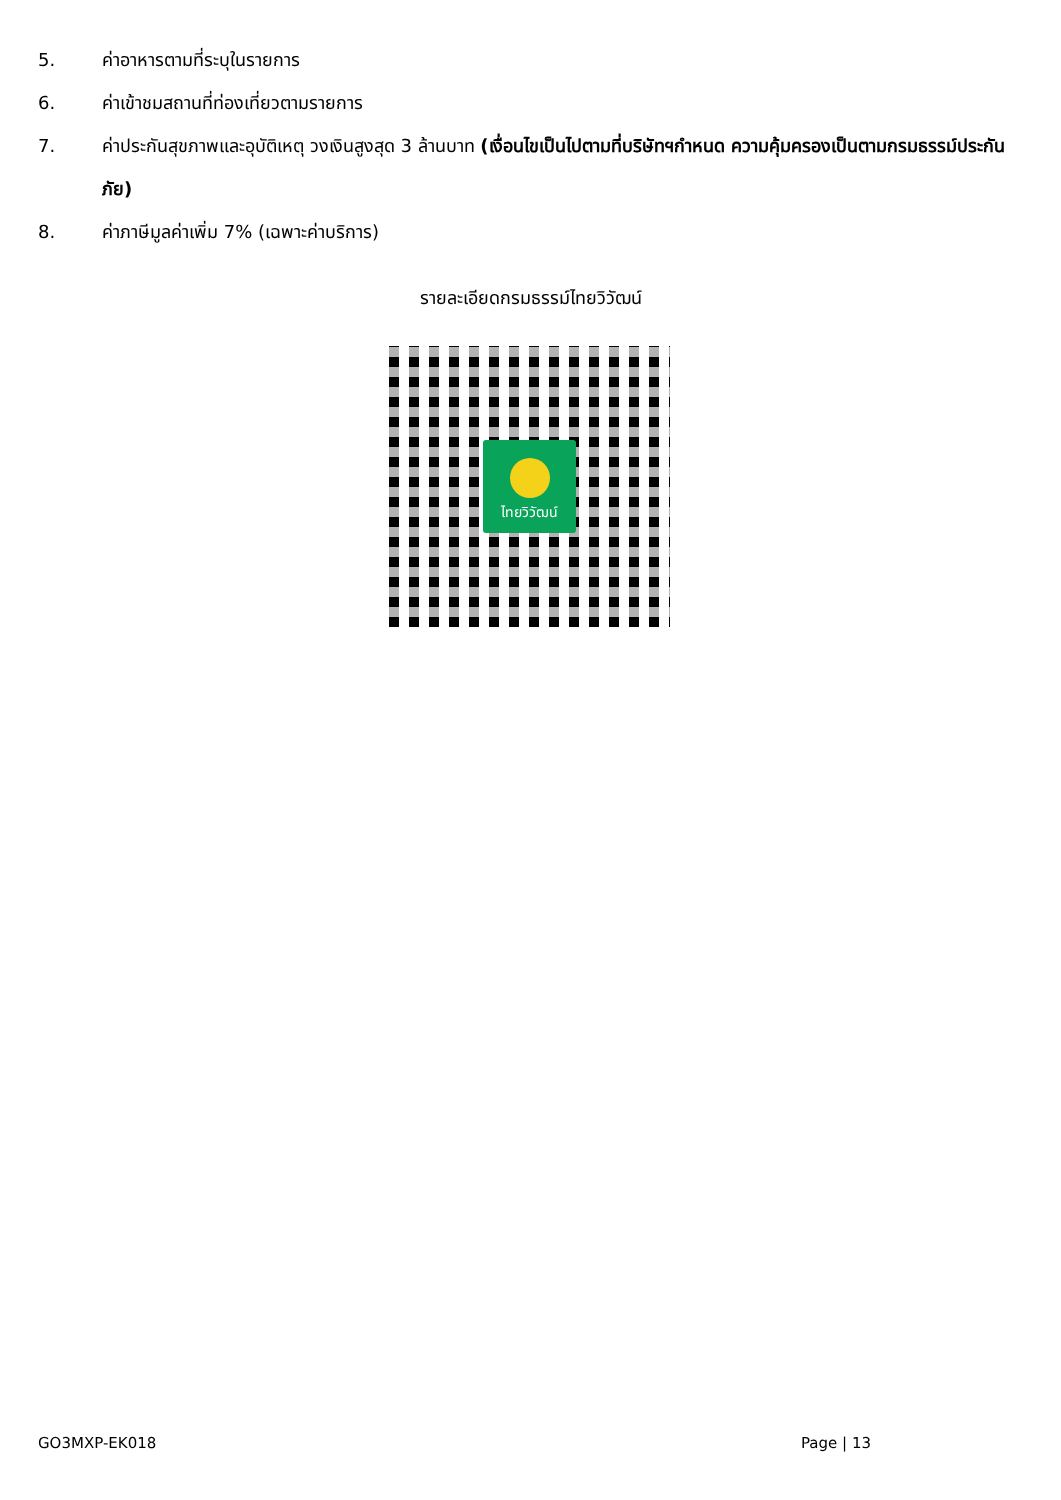5. ค่าอาหารตามที่ระบุในรายการ
6. ค่าเข้าชมสถานที่ท่องเที่ยวตามรายการ
7. ค่าประกันสุขภาพและอุบัติเหตุ วงเงินสูงสุด 3 ล้านบาท (เงื่อนไขเป็นไปตามที่บริษัทฯกำหนด ความคุ้มครองเป็นตามกรมธรรม์ประกันภัย)
8. ค่าภาษีมูลค่าเพิ่ม 7% (เฉพาะค่าบริการ)
รายละเอียดกรมธรรม์ไทยวิวัฒน์
ไทยวิวัฒน์
GO3MXP-EK018 Page | 13